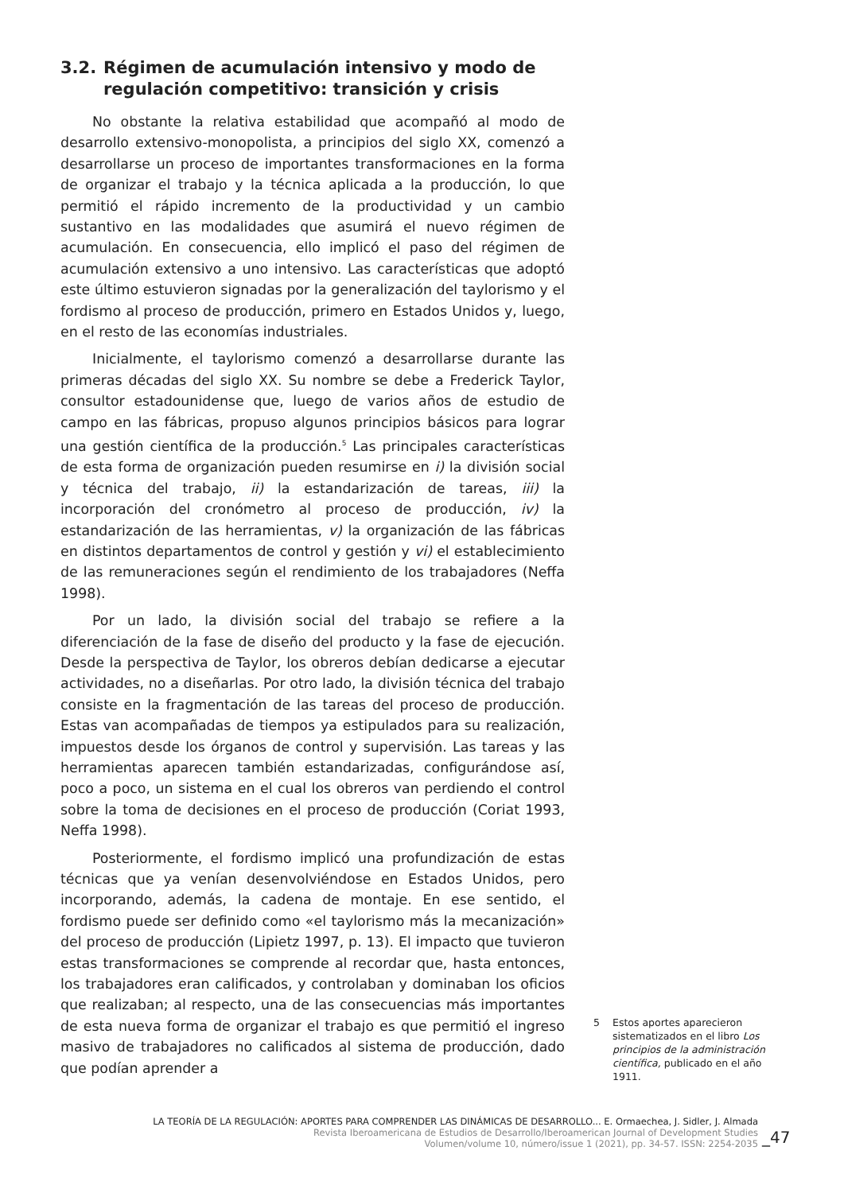3.2. Régimen de acumulación intensivo y modo de regulación competitivo: transición y crisis
No obstante la relativa estabilidad que acompañó al modo de desarrollo extensivo-monopolista, a principios del siglo XX, comenzó a desarrollarse un proceso de importantes transformaciones en la forma de organizar el trabajo y la técnica aplicada a la producción, lo que permitió el rápido incremento de la productividad y un cambio sustantivo en las modalidades que asumirá el nuevo régimen de acumulación. En consecuencia, ello implicó el paso del régimen de acumulación extensivo a uno intensivo. Las características que adoptó este último estuvieron signadas por la generalización del taylorismo y el fordismo al proceso de producción, primero en Estados Unidos y, luego, en el resto de las economías industriales.
Inicialmente, el taylorismo comenzó a desarrollarse durante las primeras décadas del siglo XX. Su nombre se debe a Frederick Taylor, consultor estadounidense que, luego de varios años de estudio de campo en las fábricas, propuso algunos principios básicos para lograr una gestión científica de la producción.<sup>5</sup> Las principales características de esta forma de organización pueden resumirse en i) la división social y técnica del trabajo, ii) la estandarización de tareas, iii) la incorporación del cronómetro al proceso de producción, iv) la estandarización de las herramientas, v) la organización de las fábricas en distintos departamentos de control y gestión y vi) el establecimiento de las remuneraciones según el rendimiento de los trabajadores (Neffa 1998).
Por un lado, la división social del trabajo se refiere a la diferenciación de la fase de diseño del producto y la fase de ejecución. Desde la perspectiva de Taylor, los obreros debían dedicarse a ejecutar actividades, no a diseñarlas. Por otro lado, la división técnica del trabajo consiste en la fragmentación de las tareas del proceso de producción. Estas van acompañadas de tiempos ya estipulados para su realización, impuestos desde los órganos de control y supervisión. Las tareas y las herramientas aparecen también estandarizadas, configurándose así, poco a poco, un sistema en el cual los obreros van perdiendo el control sobre la toma de decisiones en el proceso de producción (Coriat 1993, Neffa 1998).
Posteriormente, el fordismo implicó una profundización de estas técnicas que ya venían desenvolviéndose en Estados Unidos, pero incorporando, además, la cadena de montaje. En ese sentido, el fordismo puede ser definido como «el taylorismo más la mecanización» del proceso de producción (Lipietz 1997, p. 13). El impacto que tuvieron estas transformaciones se comprende al recordar que, hasta entonces, los trabajadores eran calificados, y controlaban y dominaban los oficios que realizaban; al respecto, una de las consecuencias más importantes de esta nueva forma de organizar el trabajo es que permitió el ingreso masivo de trabajadores no calificados al sistema de producción, dado que podían aprender a
5 Estos aportes aparecieron sistematizados en el libro Los principios de la administración científica, publicado en el año 1911.
LA TEORÍA DE LA REGULACIÓN: APORTES PARA COMPRENDER LAS DINÁMICAS DE DESARROLLO... E. Ormaechea, J. Sidler, J. Almada
Revista Iberoamericana de Estudios de Desarrollo/Iberoamerican Journal of Development Studies
Volumen/volume 10, número/issue 1 (2021), pp. 34-57. ISSN: 2254-2035
_47